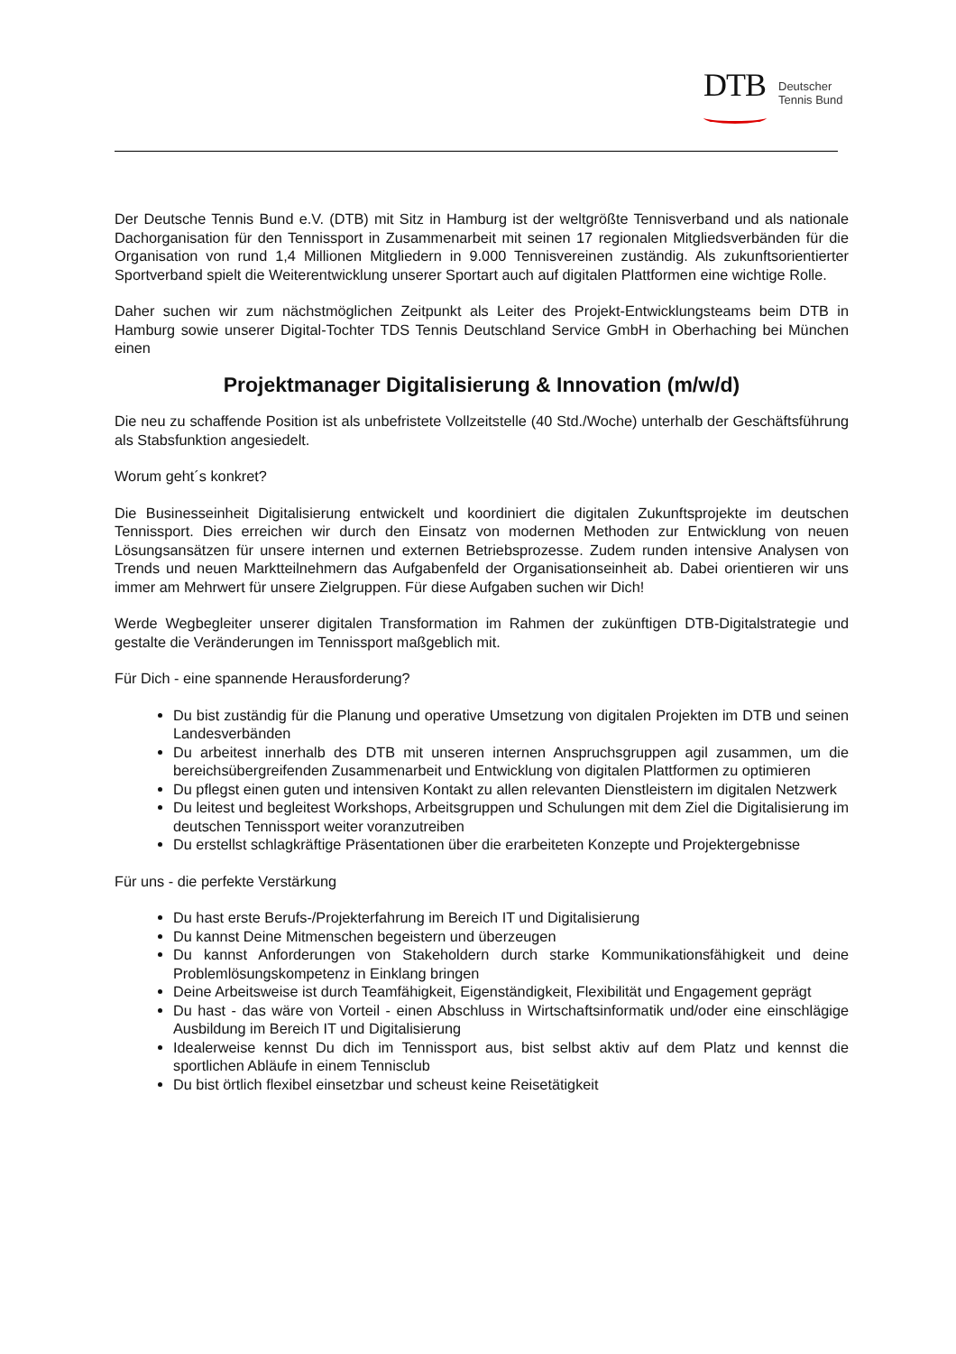DTB
Deutscher
Tennis Bund
Der Deutsche Tennis Bund e.V. (DTB) mit Sitz in Hamburg ist der weltgrößte Tennisverband und als nationale Dachorganisation für den Tennissport in Zusammenarbeit mit seinen 17 regionalen Mitglieds­verbänden für die Organisation von rund 1,4 Millionen Mitgliedern in 9.000 Tennisvereinen zuständig. Als zukunftsorientierter Sportverband spielt die Weiterentwicklung unserer Sportart auch auf digitalen Plattformen eine wichtige Rolle.
Daher suchen wir zum nächstmöglichen Zeitpunkt als Leiter des Projekt-Entwicklungsteams beim DTB in Hamburg sowie unserer Digital-Tochter TDS Tennis Deutschland Service GmbH in Oberhaching bei München einen
Projektmanager Digitalisierung & Innovation (m/w/d)
Die neu zu schaffende Position ist als unbefristete Vollzeitstelle (40 Std./Woche) unterhalb der Ge­schäftsführung als Stabsfunktion angesiedelt.
Worum geht´s konkret?
Die Businesseinheit Digitalisierung entwickelt und koordiniert die digitalen Zukunftsprojekte im deut­schen Tennissport. Dies erreichen wir durch den Einsatz von modernen Methoden zur Entwicklung von neuen Lösungsansätzen für unsere internen und externen Betriebsprozesse. Zudem runden intensive Analysen von Trends und neuen Marktteilnehmern das Aufgabenfeld der Organisationseinheit ab. Da­bei orientieren wir uns immer am Mehrwert für unsere Zielgruppen. Für diese Aufgaben suchen wir Dich!
Werde Wegbegleiter unserer digitalen Transformation im Rahmen der zukünftigen DTB-Digitalstrategie und gestalte die Veränderungen im Tennissport maßgeblich mit.
Für Dich - eine spannende Herausforderung?
Du bist zuständig für die Planung und operative Umsetzung von digitalen Projekten im DTB und seinen Landesverbänden
Du arbeitest innerhalb des DTB mit unseren internen Anspruchsgruppen agil zusammen, um die bereichsübergreifenden Zusammenarbeit und Entwicklung von digitalen Plattformen zu op­timieren
Du pflegst einen guten und intensiven Kontakt zu allen relevanten Dienstleistern im digitalen Netzwerk
Du leitest und begleitest Workshops, Arbeitsgruppen und Schulungen mit dem Ziel die Digitali­sierung im deutschen Tennissport weiter voranzutreiben
Du erstellst schlagkräftige Präsentationen über die erarbeiteten Konzepte und Projektergeb­nisse
Für uns - die perfekte Verstärkung
Du hast erste Berufs-/Projekterfahrung im Bereich IT und Digitalisierung
Du kannst Deine Mitmenschen begeistern und überzeugen
Du kannst Anforderungen von Stakeholdern durch starke Kommunikationsfähigkeit und deine Problemlösungskompetenz in Einklang bringen
Deine Arbeitsweise ist durch Teamfähigkeit, Eigenständigkeit, Flexibilität und Engagement ge­prägt
Du hast - das wäre von Vorteil - einen Abschluss in Wirtschaftsinformatik und/oder eine ein­schlägige Ausbildung im Bereich IT und Digitalisierung
Idealerweise kennst Du dich im Tennissport aus, bist selbst aktiv auf dem Platz und kennst die sportlichen Abläufe in einem Tennisclub
Du bist örtlich flexibel einsetzbar und scheust keine Reisetätigkeit